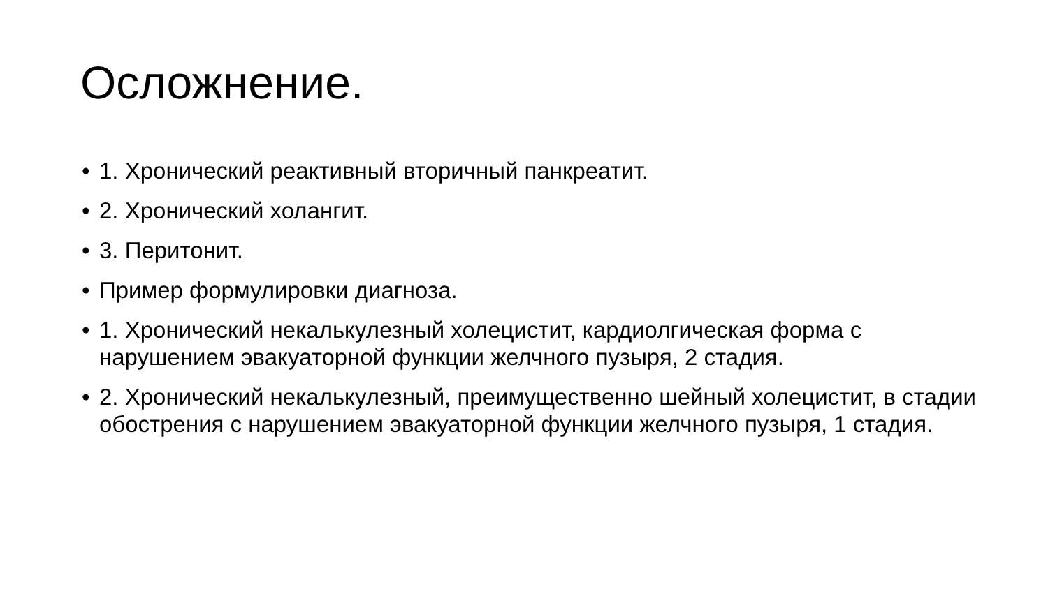Осложнение.
• 1. Хронический реактивный вторичный панкреатит.
• 2. Хронический холангит.
• 3. Перитонит.
• Пример формулировки диагноза.
• 1. Хронический некалькулезный холецистит, кардиолгическая форма с нарушением эвакуаторной функции желчного пузыря, 2 стадия.
• 2. Хронический некалькулезный, преимущественно шейный холецистит, в стадии обострения с нарушением эвакуаторной функции желчного пузыря, 1 стадия.